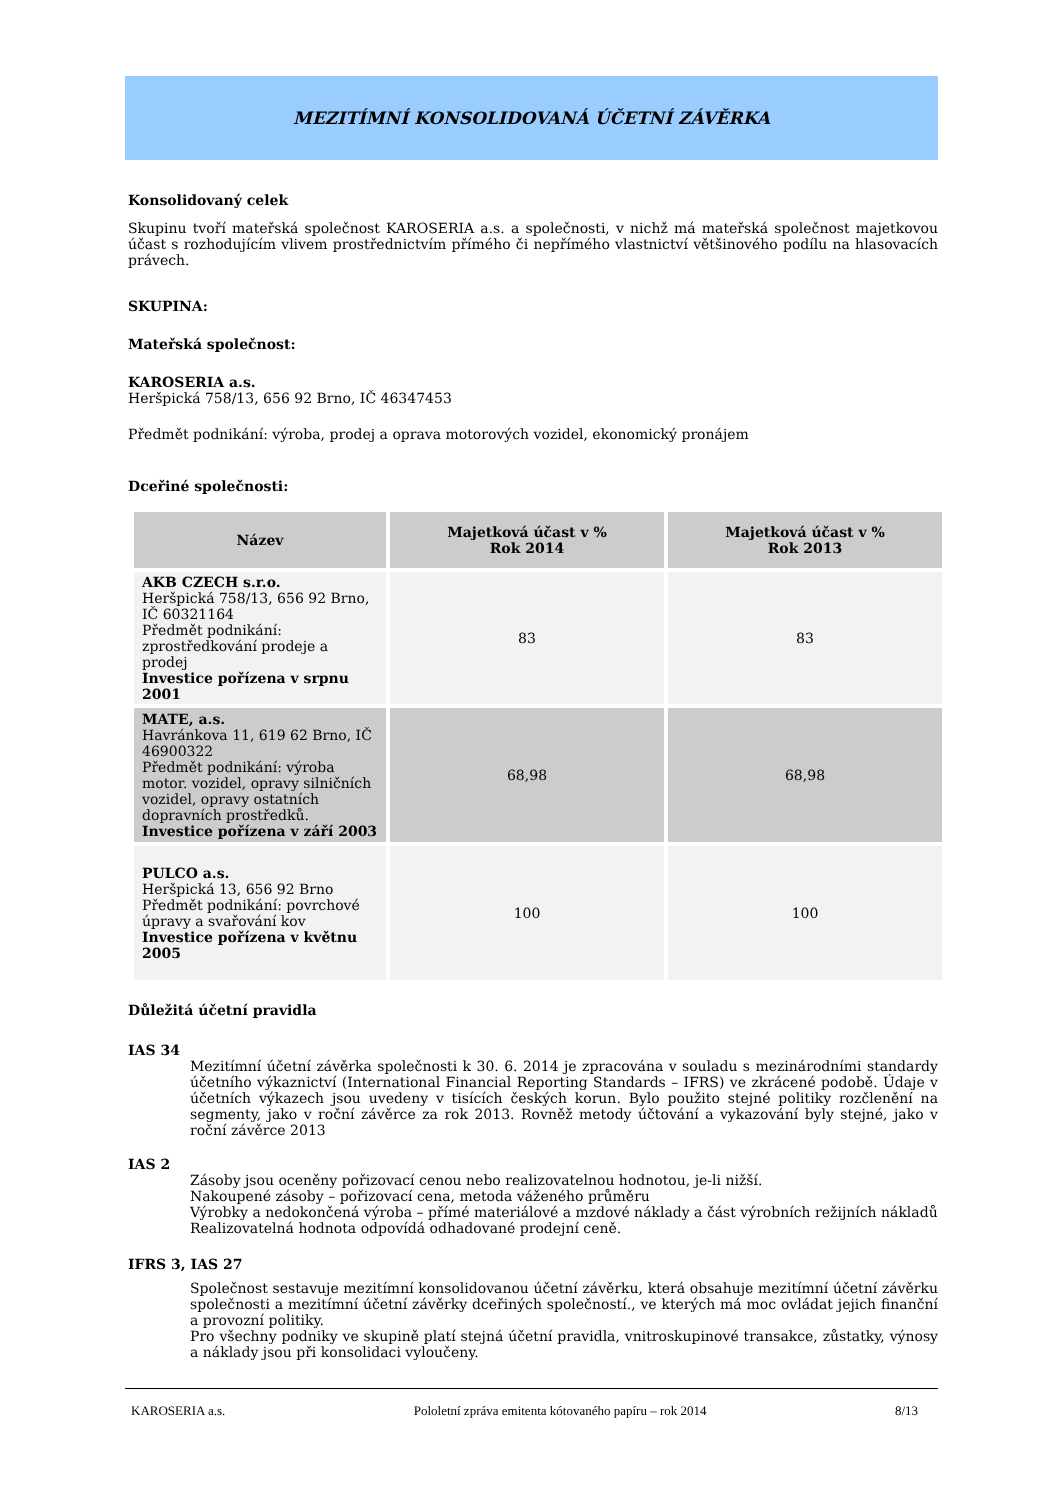MEZITÍMNÍ KONSOLIDOVANÁ ÚČETNÍ ZÁVĚRKA
Konsolidovaný celek
Skupinu tvoří mateřská společnost KAROSERIA a.s. a společnosti, v nichž má mateřská společnost majetkovou účast s rozhodujícím vlivem prostřednictvím přímého či nepřímého vlastnictví většinového podílu na hlasovacích právech.
SKUPINA:
Mateřská společnost:
KAROSERIA a.s.
Heršpická 758/13, 656 92 Brno, IČ 46347453
Předmět podnikání: výroba, prodej a oprava motorových vozidel, ekonomický pronájem
Dceřiné společnosti:
| Název | Majetková účast v % Rok 2014 | Majetková účast v % Rok 2013 |
| --- | --- | --- |
| AKB CZECH s.r.o. Heršpická 758/13, 656 92 Brno, IČ 60321164 Předmět podnikání: zprostředkování prodeje a prodej Investice pořízena v srpnu 2001 | 83 | 83 |
| MATE, a.s. Havránkova 11, 619 62 Brno, IČ 46900322 Předmět podnikání: výroba motor. vozidel, opravy silničních vozidel, opravy ostatních dopravních prostředků. Investice pořízena v září 2003 | 68,98 | 68,98 |
| PULCO a.s. Heršpická 13, 656 92 Brno Předmět podnikání: povrchové úpravy a svařování kov Investice pořízena v květnu 2005 | 100 | 100 |
Důležitá účetní pravidla
IAS 34
Mezitímní účetní závěrka společnosti k 30. 6. 2014 je zpracována v souladu s mezinárodními standardy účetního výkaznictví (International Financial Reporting Standards – IFRS) ve zkrácené podobě. Údaje v účetních výkazech jsou uvedeny v tisících českých korun. Bylo použito stejné politiky rozčlenění na segmenty, jako v roční závěrce za rok 2013. Rovněž metody účtování a vykazování byly stejné, jako v roční závěrce 2013
IAS 2
Zásoby jsou oceněny pořizovací cenou nebo realizovatelnou hodnotou, je-li nižší.
Nakoupené zásoby – pořizovací cena, metoda váženého průměru
Výrobky a nedokončená výroba – přímé materiálové a mzdové náklady a část výrobních režijních nákladů
Realizovatelná hodnota odpovídá odhadované prodejní ceně.
IFRS 3, IAS 27
Společnost sestavuje mezitímní konsolidovanou účetní závěrku, která obsahuje mezitímní účetní závěrku společnosti a mezitímní účetní závěrky dceřiných společností., ve kterých má moc ovládat jejich finanční a provozní politiky.
Pro všechny podniky ve skupině platí stejná účetní pravidla, vnitroskupinové transakce, zůstatky, výnosy a náklady jsou při konsolidaci vyloučeny.
KAROSERIA a.s. Pololetní zpráva emitenta kótovaného papíru – rok 2014 8/13